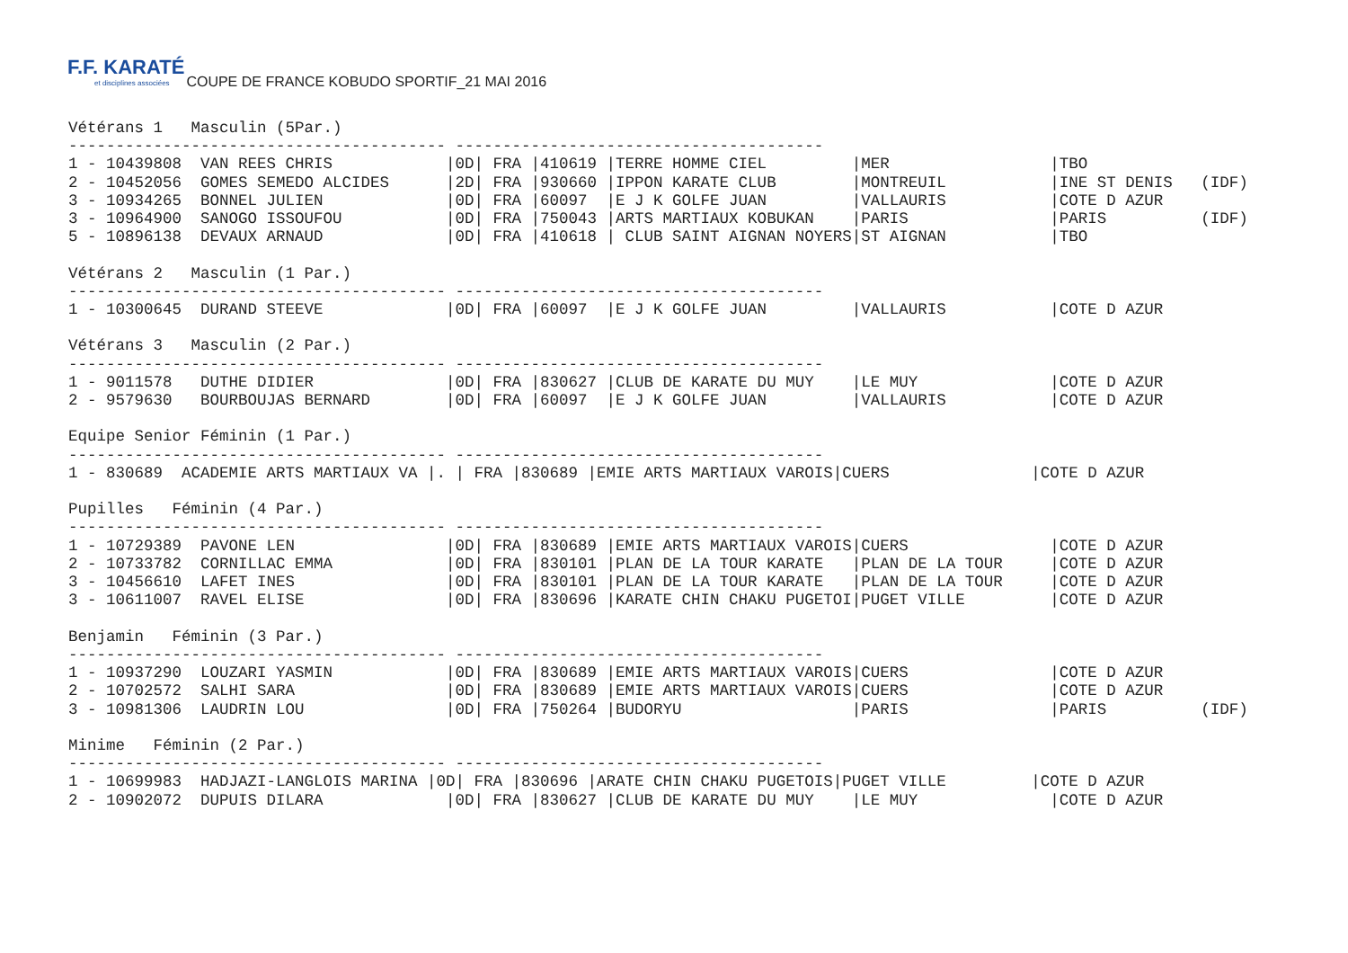F.F. KARATÉ et disciplines associées
COUPE DE FRANCE KOBUDO SPORTIF_21 MAI 2016
Vétérans 1   Masculin (5Par.)
---------------------------------------- ---------------------------------------
1 - 10439808  VAN REES CHRIS            |0D| FRA |410619 |TERRE HOMME CIEL         |MER                 |TBO
2 - 10452056  GOMES SEMEDO ALCIDES      |2D| FRA |930660 |IPPON KARATE CLUB        |MONTREUIL           |INE ST DENIS   (IDF)
3 - 10934265  BONNEL JULIEN             |0D| FRA |60097  |E J K GOLFE JUAN         |VALLAURIS           |COTE D AZUR
3 - 10964900  SANOGO ISSOUFOU           |0D| FRA |750043 |ARTS MARTIAUX KOBUKAN    |PARIS               |PARIS          (IDF)
5 - 10896138  DEVAUX ARNAUD             |0D| FRA |410618 | CLUB SAINT AIGNAN NOYERS|ST AIGNAN           |TBO

Vétérans 2   Masculin (1 Par.)
---------------------------------------- ---------------------------------------
1 - 10300645  DURAND STEEVE             |0D| FRA |60097  |E J K GOLFE JUAN         |VALLAURIS           |COTE D AZUR

Vétérans 3   Masculin (2 Par.)
---------------------------------------- ---------------------------------------
1 - 9011578   DUTHE DIDIER              |0D| FRA |830627 |CLUB DE KARATE DU MUY    |LE MUY              |COTE D AZUR
2 - 9579630   BOURBOUJAS BERNARD        |0D| FRA |60097  |E J K GOLFE JUAN         |VALLAURIS           |COTE D AZUR

Equipe Senior Féminin (1 Par.)
---------------------------------------- ---------------------------------------
1 - 830689  ACADEMIE ARTS MARTIAUX VA |. | FRA |830689 |EMIE ARTS MARTIAUX VAROIS|CUERS               |COTE D AZUR

Pupilles   Féminin (4 Par.)
---------------------------------------- ---------------------------------------
1 - 10729389  PAVONE LEN                |0D| FRA |830689 |EMIE ARTS MARTIAUX VAROIS|CUERS               |COTE D AZUR
2 - 10733782  CORNILLAC EMMA            |0D| FRA |830101 |PLAN DE LA TOUR KARATE   |PLAN DE LA TOUR     |COTE D AZUR
3 - 10456610  LAFET INES                |0D| FRA |830101 |PLAN DE LA TOUR KARATE   |PLAN DE LA TOUR     |COTE D AZUR
3 - 10611007  RAVEL ELISE               |0D| FRA |830696 |KARATE CHIN CHAKU PUGETOI|PUGET VILLE         |COTE D AZUR

Benjamin   Féminin (3 Par.)
---------------------------------------- ---------------------------------------
1 - 10937290  LOUZARI YASMIN            |0D| FRA |830689 |EMIE ARTS MARTIAUX VAROIS|CUERS               |COTE D AZUR
2 - 10702572  SALHI SARA                |0D| FRA |830689 |EMIE ARTS MARTIAUX VAROIS|CUERS               |COTE D AZUR
3 - 10981306  LAUDRIN LOU               |0D| FRA |750264 |BUDORYU                  |PARIS               |PARIS          (IDF)

Minime   Féminin (2 Par.)
---------------------------------------- ---------------------------------------
1 - 10699983  HADJAZI-LANGLOIS MARINA |0D| FRA |830696 |ARATE CHIN CHAKU PUGETOIS|PUGET VILLE         |COTE D AZUR
2 - 10902072  DUPUIS DILARA             |0D| FRA |830627 |CLUB DE KARATE DU MUY    |LE MUY              |COTE D AZUR